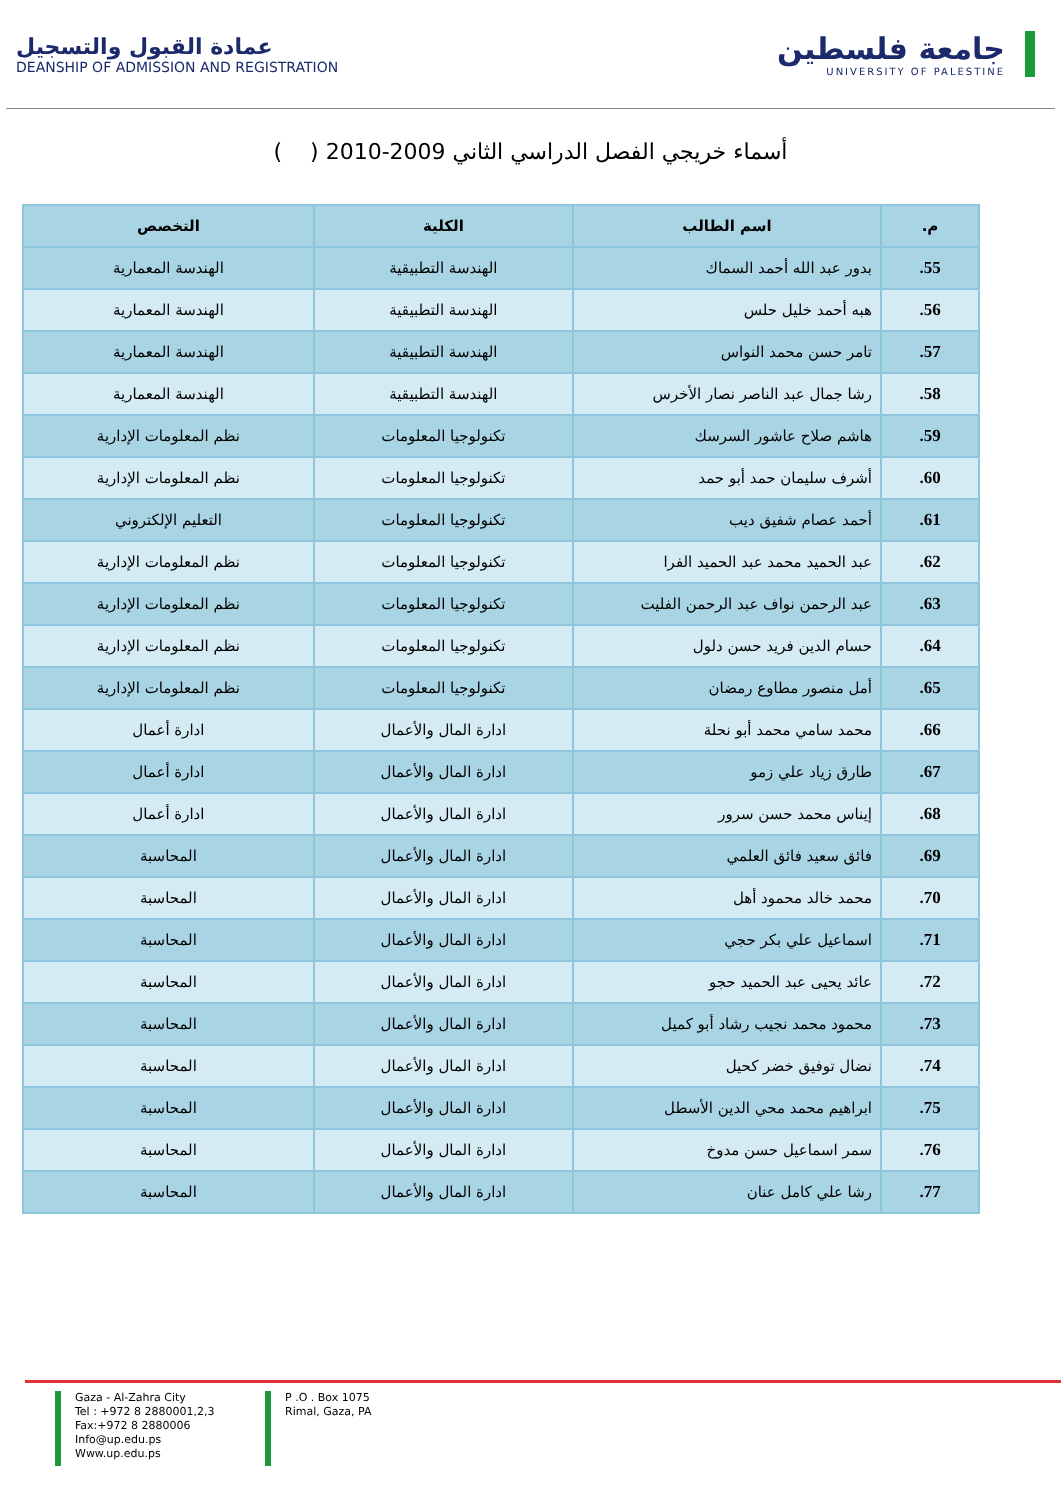عمادة القبول والتسجيل
DEANSHIP OF ADMISSION AND REGISTRATION
جامعة فلسطين
UNIVERSITY OF PALESTINE
أسماء خريجي الفصل الدراسي الثاني 2009-2010 ( )
| م. | اسم الطالب | الكلية | التخصص |
| --- | --- | --- | --- |
| 55. | بدور عبد الله أحمد السماك | الهندسة التطبيقية | الهندسة المعمارية |
| 56. | هبه أحمد خليل حلس | الهندسة التطبيقية | الهندسة المعمارية |
| 57. | تامر حسن محمد النواس | الهندسة التطبيقية | الهندسة المعمارية |
| 58. | رشا جمال عبد الناصر نصار الأخرس | الهندسة التطبيقية | الهندسة المعمارية |
| 59. | هاشم صلاح عاشور السرسك | تكنولوجيا المعلومات | نظم المعلومات الإدارية |
| 60. | أشرف سليمان حمد أبو حمد | تكنولوجيا المعلومات | نظم المعلومات الإدارية |
| 61. | أحمد عصام شفيق ديب | تكنولوجيا المعلومات | التعليم الإلكتروني |
| 62. | عبد الحميد محمد عبد الحميد الفرا | تكنولوجيا المعلومات | نظم المعلومات الإدارية |
| 63. | عبد الرحمن نواف عبد الرحمن الفليت | تكنولوجيا المعلومات | نظم المعلومات الإدارية |
| 64. | حسام الدين فريد حسن دلول | تكنولوجيا المعلومات | نظم المعلومات الإدارية |
| 65. | أمل منصور مطاوع رمضان | تكنولوجيا المعلومات | نظم المعلومات الإدارية |
| 66. | محمد سامي محمد أبو نحلة | ادارة المال والأعمال | ادارة أعمال |
| 67. | طارق زياد علي زمو | ادارة المال والأعمال | ادارة أعمال |
| 68. | إيناس محمد حسن سرور | ادارة المال والأعمال | ادارة أعمال |
| 69. | فائق سعيد فائق العلمي | ادارة المال والأعمال | المحاسبة |
| 70. | محمد خالد محمود أهل | ادارة المال والأعمال | المحاسبة |
| 71. | اسماعيل علي بكر حجي | ادارة المال والأعمال | المحاسبة |
| 72. | عائد يحيى عبد الحميد حجو | ادارة المال والأعمال | المحاسبة |
| 73. | محمود محمد نجيب رشاد أبو كميل | ادارة المال والأعمال | المحاسبة |
| 74. | نضال توفيق خضر كحيل | ادارة المال والأعمال | المحاسبة |
| 75. | ابراهيم محمد محي الدين الأسطل | ادارة المال والأعمال | المحاسبة |
| 76. | سمر اسماعيل حسن مدوخ | ادارة المال والأعمال | المحاسبة |
| 77. | رشا علي كامل عنان | ادارة المال والأعمال | المحاسبة |
Gaza - Al-Zahra City
Tel : +972 8 2880001,2,3
Fax:+972 8 2880006
Info@up.edu.ps
Www.up.edu.ps
P .O . Box 1075
Rimal, Gaza, PA